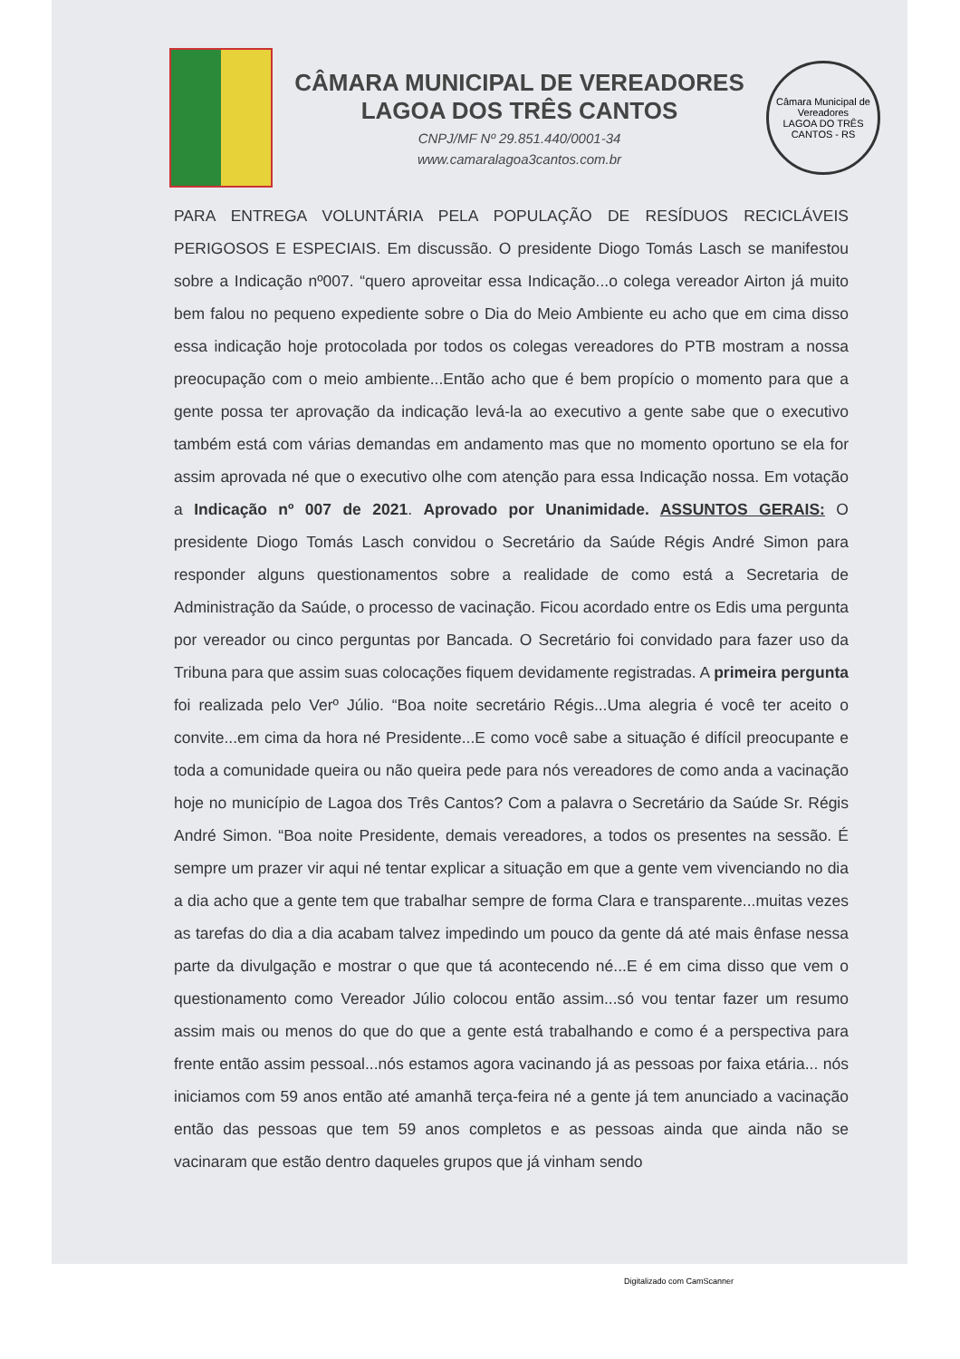CÂMARA MUNICIPAL DE VEREADORES
LAGOA DOS TRÊS CANTOS
CNPJ/MF Nº 29.851.440/0001-34
www.camaralagoa3cantos.com.br
Câmara Municipal de Vereadores
LAGOA DO TRÊS CANTOS - RS
PARA ENTREGA VOLUNTÁRIA PELA POPULAÇÃO DE RESÍDUOS RECICLÁVEIS PERIGOSOS E ESPECIAIS. Em discussão. O presidente Diogo Tomás Lasch se manifestou sobre a Indicação nº007. “quero aproveitar essa Indicação...o colega vereador Airton já muito bem falou no pequeno expediente sobre o Dia do Meio Ambiente eu acho que em cima disso essa indicação hoje protocolada por todos os colegas vereadores do PTB mostram a nossa preocupação com o meio ambiente...Então acho que é bem propício o momento para que a gente possa ter aprovação da indicação levá-la ao executivo a gente sabe que o executivo também está com várias demandas em andamento mas que no momento oportuno se ela for assim aprovada né que o executivo olhe com atenção para essa Indicação nossa. Em votação a Indicação nº 007 de 2021. Aprovado por Unanimidade. ASSUNTOS GERAIS: O presidente Diogo Tomás Lasch convidou o Secretário da Saúde Régis André Simon para responder alguns questionamentos sobre a realidade de como está a Secretaria de Administração da Saúde, o processo de vacinação. Ficou acordado entre os Edis uma pergunta por vereador ou cinco perguntas por Bancada. O Secretário foi convidado para fazer uso da Tribuna para que assim suas colocações fiquem devidamente registradas. A primeira pergunta foi realizada pelo Verº Júlio. “Boa noite secretário Régis...Uma alegria é você ter aceito o convite...em cima da hora né Presidente...E como você sabe a situação é difícil preocupante e toda a comunidade queira ou não queira pede para nós vereadores de como anda a vacinação hoje no município de Lagoa dos Três Cantos? Com a palavra o Secretário da Saúde Sr. Régis André Simon. “Boa noite Presidente, demais vereadores, a todos os presentes na sessão. É sempre um prazer vir aqui né tentar explicar a situação em que a gente vem vivenciando no dia a dia acho que a gente tem que trabalhar sempre de forma Clara e transparente...muitas vezes as tarefas do dia a dia acabam talvez impedindo um pouco da gente dá até mais ênfase nessa parte da divulgação e mostrar o que que tá acontecendo né...E é em cima disso que vem o questionamento como Vereador Júlio colocou então assim...só vou tentar fazer um resumo assim mais ou menos do que do que a gente está trabalhando e como é a perspectiva para frente então assim pessoal...nós estamos agora vacinando já as pessoas por faixa etária... nós iniciamos com 59 anos então até amanhã terça-feira né a gente já tem anunciado a vacinação então das pessoas que tem 59 anos completos e as pessoas ainda que ainda não se vacinaram que estão dentro daqueles grupos que já vinham sendo
Digitalizado com CamScanner